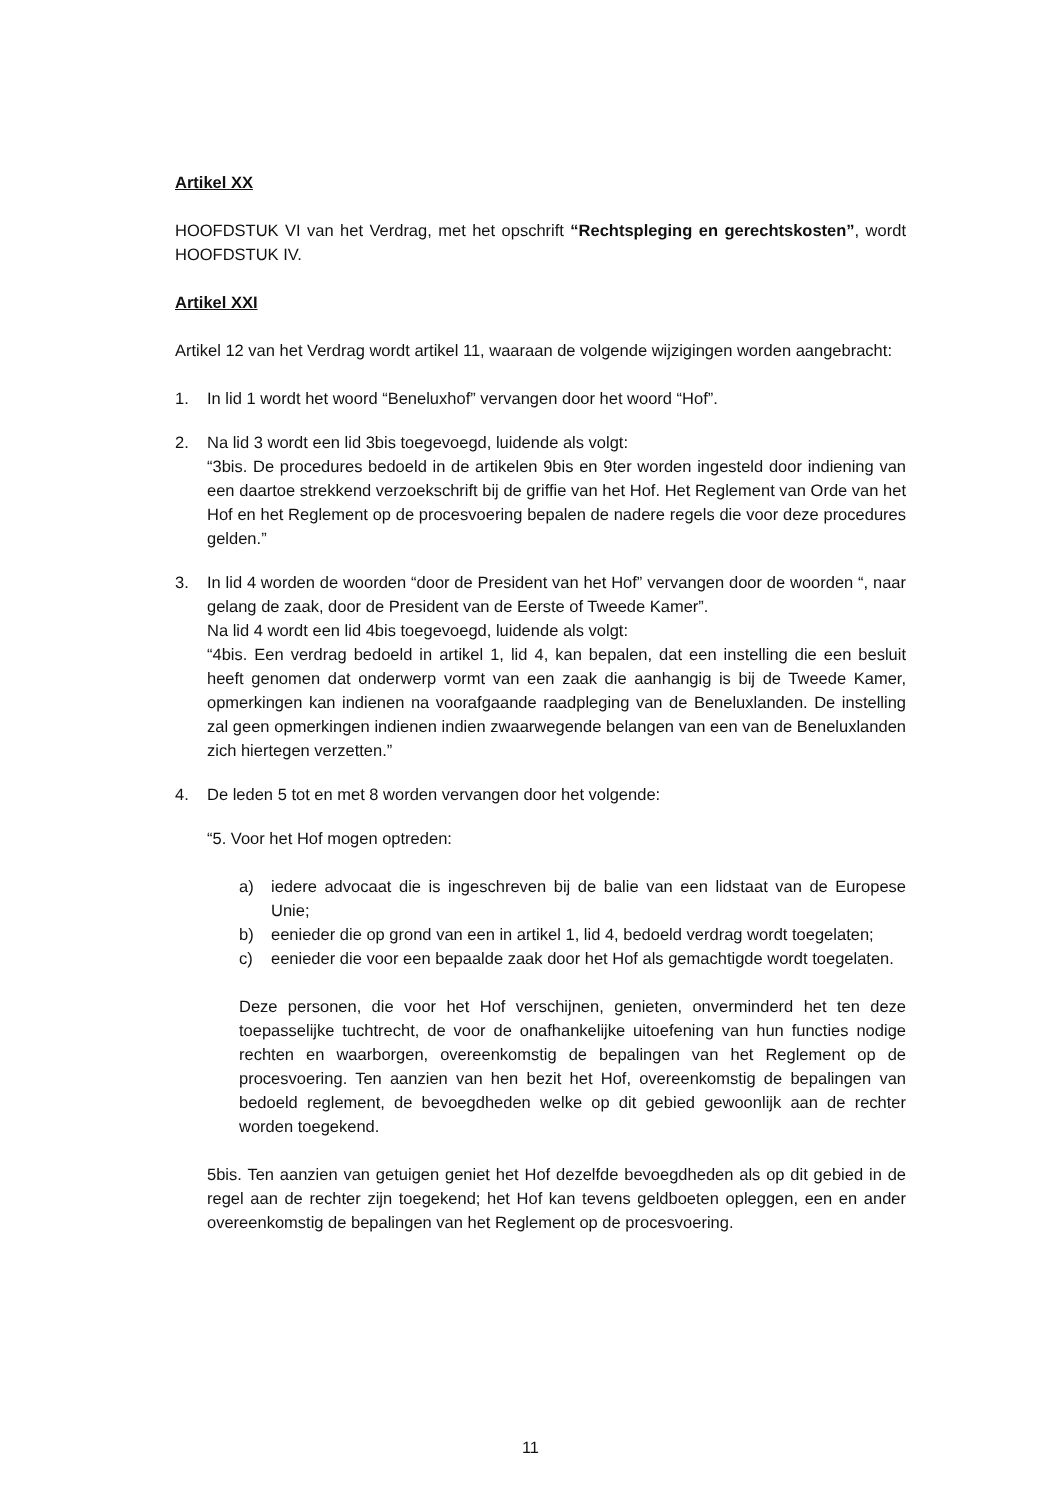Artikel XX
HOOFDSTUK VI van het Verdrag, met het opschrift “Rechtspleging en gerechtskosten”, wordt HOOFDSTUK IV.
Artikel XXI
Artikel 12 van het Verdrag wordt artikel 11, waaraan de volgende wijzigingen worden aangebracht:
1. In lid 1 wordt het woord “Beneluxhof” vervangen door het woord “Hof”.
2. Na lid 3 wordt een lid 3bis toegevoegd, luidende als volgt:
“3bis. De procedures bedoeld in de artikelen 9bis en 9ter worden ingesteld door indiening van een daartoe strekkend verzoekschrift bij de griffie van het Hof. Het Reglement van Orde van het Hof en het Reglement op de procesvoering bepalen de nadere regels die voor deze procedures gelden.”
3. In lid 4 worden de woorden “door de President van het Hof” vervangen door de woorden “, naar gelang de zaak, door de President van de Eerste of Tweede Kamer”.
Na lid 4 wordt een lid 4bis toegevoegd, luidende als volgt:
“4bis. Een verdrag bedoeld in artikel 1, lid 4, kan bepalen, dat een instelling die een besluit heeft genomen dat onderwerp vormt van een zaak die aanhangig is bij de Tweede Kamer, opmerkingen kan indienen na voorafgaande raadpleging van de Beneluxlanden. De instelling zal geen opmerkingen indienen indien zwaarwegende belangen van een van de Beneluxlanden zich hiertegen verzetten.”
4. De leden 5 tot en met 8 worden vervangen door het volgende:
“5. Voor het Hof mogen optreden:
a) iedere advocaat die is ingeschreven bij de balie van een lidstaat van de Europese Unie;
b) eenieder die op grond van een in artikel 1, lid 4, bedoeld verdrag wordt toegelaten;
c) eenieder die voor een bepaalde zaak door het Hof als gemachtigde wordt toegelaten.
Deze personen, die voor het Hof verschijnen, genieten, onverminderd het ten deze toepasselijke tuchtrecht, de voor de onafhankelijke uitoefening van hun functies nodige rechten en waarborgen, overeenkomstig de bepalingen van het Reglement op de procesvoering. Ten aanzien van hen bezit het Hof, overeenkomstig de bepalingen van bedoeld reglement, de bevoegdheden welke op dit gebied gewoonlijk aan de rechter worden toegekend.
5bis. Ten aanzien van getuigen geniet het Hof dezelfde bevoegdheden als op dit gebied in de regel aan de rechter zijn toegekend; het Hof kan tevens geldboeten opleggen, een en ander overeenkomstig de bepalingen van het Reglement op de procesvoering.
11